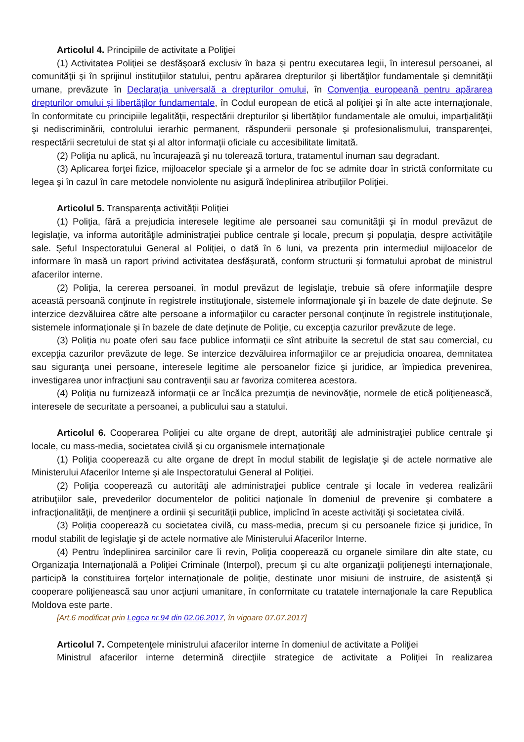Articolul 4. Principiile de activitate a Poliţiei
(1) Activitatea Poliţiei se desfăşoară exclusiv în baza şi pentru executarea legii, în interesul persoanei, al comunităţii şi în sprijinul instituţiilor statului, pentru apărarea drepturilor şi libertăţilor fundamentale şi demnităţii umane, prevăzute în Declaraţia universală a drepturilor omului, în Convenţia europeană pentru apărarea drepturilor omului şi libertăţilor fundamentale, în Codul european de etică al poliţiei şi în alte acte internaţionale, în conformitate cu principiile legalităţii, respectării drepturilor şi libertăţilor fundamentale ale omului, imparţialităţii şi nediscriminării, controlului ierarhic permanent, răspunderii personale şi profesionalismului, transparenţei, respectării secretului de stat şi al altor informaţii oficiale cu accesibilitate limitată.
(2) Poliţia nu aplică, nu încurajează şi nu tolerează tortura, tratamentul inuman sau degradant.
(3) Aplicarea forţei fizice, mijloacelor speciale şi a armelor de foc se admite doar în strictă conformitate cu legea şi în cazul în care metodele nonviolente nu asigură îndeplinirea atribuţiilor Poliţiei.
Articolul 5. Transparenţa activităţii Poliţiei
(1) Poliţia, fără a prejudicia interesele legitime ale persoanei sau comunităţii şi în modul prevăzut de legislaţie, va informa autorităţile administraţiei publice centrale şi locale, precum şi populaţia, despre activităţile sale. Şeful Inspectoratului General al Poliţiei, o dată în 6 luni, va prezenta prin intermediul mijloacelor de informare în masă un raport privind activitatea desfăşurată, conform structurii şi formatului aprobat de ministrul afacerilor interne.
(2) Poliţia, la cererea persoanei, în modul prevăzut de legislaţie, trebuie să ofere informaţiile despre această persoană conţinute în registrele instituţionale, sistemele informaţionale şi în bazele de date deţinute. Se interzice dezvăluirea către alte persoane a informaţiilor cu caracter personal conţinute în registrele instituţionale, sistemele informaţionale şi în bazele de date deţinute de Poliţie, cu excepţia cazurilor prevăzute de lege.
(3) Poliţia nu poate oferi sau face publice informaţii ce sînt atribuite la secretul de stat sau comercial, cu excepţia cazurilor prevăzute de lege. Se interzice dezvăluirea informaţiilor ce ar prejudicia onoarea, demnitatea sau siguranţa unei persoane, interesele legitime ale persoanelor fizice şi juridice, ar împiedica prevenirea, investigarea unor infracţiuni sau contravenţii sau ar favoriza comiterea acestora.
(4) Poliţia nu furnizează informaţii ce ar încălca prezumţia de nevinovăţie, normele de etică poliţienească, interesele de securitate a persoanei, a publicului sau a statului.
Articolul 6. Cooperarea Poliţiei cu alte organe de drept, autorităţi ale administraţiei publice centrale şi locale, cu mass-media, societatea civilă şi cu organismele internaţionale
(1) Poliţia cooperează cu alte organe de drept în modul stabilit de legislaţie şi de actele normative ale Ministerului Afacerilor Interne şi ale Inspectoratului General al Poliţiei.
(2) Poliţia cooperează cu autorităţi ale administraţiei publice centrale şi locale în vederea realizării atribuţiilor sale, prevederilor documentelor de politici naţionale în domeniul de prevenire şi combatere a infracţionalităţii, de menţinere a ordinii şi securităţii publice, implicînd în aceste activităţi şi societatea civilă.
(3) Poliţia cooperează cu societatea civilă, cu mass-media, precum şi cu persoanele fizice şi juridice, în modul stabilit de legislaţie şi de actele normative ale Ministerului Afacerilor Interne.
(4) Pentru îndeplinirea sarcinilor care îi revin, Poliţia cooperează cu organele similare din alte state, cu Organizaţia Internaţională a Poliţiei Criminale (Interpol), precum şi cu alte organizaţii poliţieneşti internaţionale, participă la constituirea forţelor internaţionale de poliţie, destinate unor misiuni de instruire, de asistenţă şi cooperare poliţienească sau unor acţiuni umanitare, în conformitate cu tratatele internaţionale la care Republica Moldova este parte.
[Art.6 modificat prin Legea nr.94 din 02.06.2017, în vigoare 07.07.2017]
Articolul 7. Competenţele ministrului afacerilor interne în domeniul de activitate a Poliţiei
Ministrul afacerilor interne determină direcţiile strategice de activitate a Poliţiei în realizarea